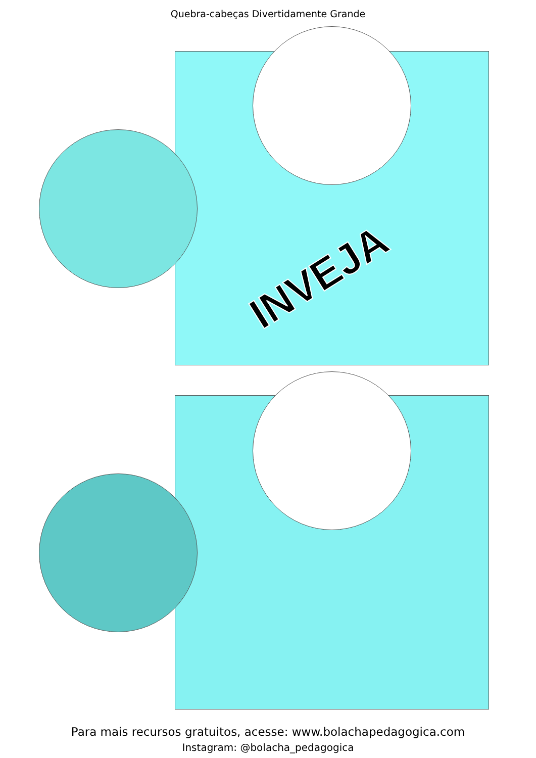Quebra-cabeças Divertidamente Grande
INVEJA
Para mais recursos gratuitos, acesse: www.bolachapedagogica.com
Instagram: @bolacha_pedagogica